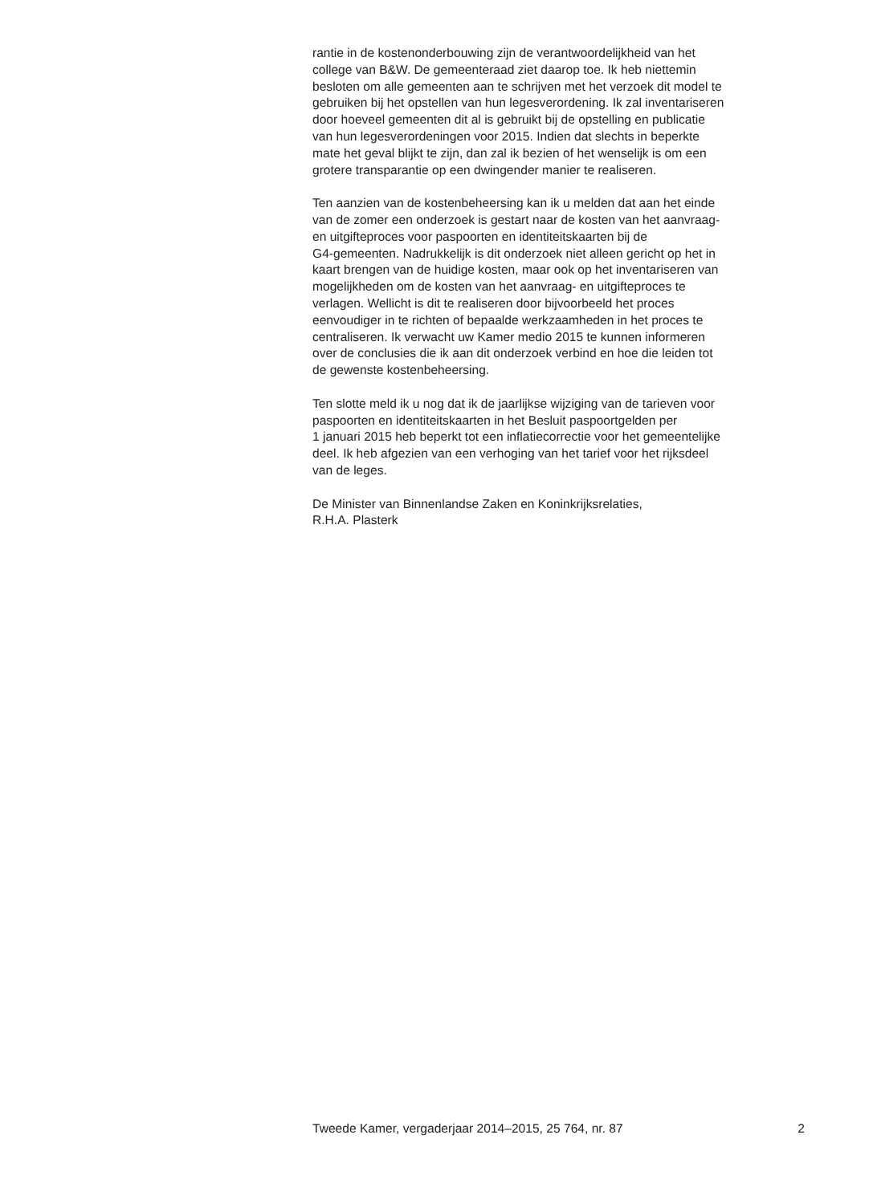rantie in de kostenonderbouwing zijn de verantwoordelijkheid van het
college van B&W. De gemeenteraad ziet daarop toe. Ik heb niettemin
besloten om alle gemeenten aan te schrijven met het verzoek dit model te
gebruiken bij het opstellen van hun legesverordening. Ik zal inventariseren
door hoeveel gemeenten dit al is gebruikt bij de opstelling en publicatie
van hun legesverordeningen voor 2015. Indien dat slechts in beperkte
mate het geval blijkt te zijn, dan zal ik bezien of het wenselijk is om een
grotere transparantie op een dwingender manier te realiseren.
Ten aanzien van de kostenbeheersing kan ik u melden dat aan het einde
van de zomer een onderzoek is gestart naar de kosten van het aanvraag-
en uitgifteproces voor paspoorten en identiteitskaarten bij de
G4-gemeenten. Nadrukkelijk is dit onderzoek niet alleen gericht op het in
kaart brengen van de huidige kosten, maar ook op het inventariseren van
mogelijkheden om de kosten van het aanvraag- en uitgifteproces te
verlagen. Wellicht is dit te realiseren door bijvoorbeeld het proces
eenvoudiger in te richten of bepaalde werkzaamheden in het proces te
centraliseren. Ik verwacht uw Kamer medio 2015 te kunnen informeren
over de conclusies die ik aan dit onderzoek verbind en hoe die leiden tot
de gewenste kostenbeheersing.
Ten slotte meld ik u nog dat ik de jaarlijkse wijziging van de tarieven voor
paspoorten en identiteitskaarten in het Besluit paspoortgelden per
1 januari 2015 heb beperkt tot een inflatiecorrectie voor het gemeentelijke
deel. Ik heb afgezien van een verhoging van het tarief voor het rijksdeel
van de leges.
De Minister van Binnenlandse Zaken en Koninkrijksrelaties,
R.H.A. Plasterk
Tweede Kamer, vergaderjaar 2014–2015, 25 764, nr. 87 2